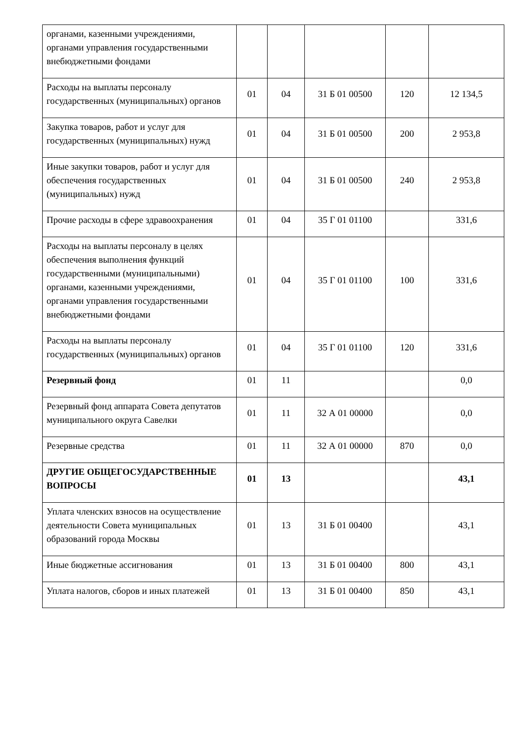| органами, казенными учреждениями, органами управления государственными внебюджетными фондами | | | | | |
| Расходы на выплаты персоналу государственных (муниципальных) органов | 01 | 04 | 31 Б 01 00500 | 120 | 12 134,5 |
| Закупка товаров, работ и услуг для государственных (муниципальных) нужд | 01 | 04 | 31 Б 01 00500 | 200 | 2 953,8 |
| Иные закупки товаров, работ и услуг для обеспечения государственных (муниципальных) нужд | 01 | 04 | 31 Б 01 00500 | 240 | 2 953,8 |
| Прочие расходы в сфере здравоохранения | 01 | 04 | 35 Г 01 01100 | | 331,6 |
| Расходы на выплаты персоналу в целях обеспечения выполнения функций государственными (муниципальными) органами, казенными учреждениями, органами управления государственными внебюджетными фондами | 01 | 04 | 35 Г 01 01100 | 100 | 331,6 |
| Расходы на выплаты персоналу государственных (муниципальных) органов | 01 | 04 | 35 Г 01 01100 | 120 | 331,6 |
| Резервный фонд | 01 | 11 | | | 0,0 |
| Резервный фонд аппарата Совета депутатов муниципального округа Савелки | 01 | 11 | 32 А 01 00000 | | 0,0 |
| Резервные средства | 01 | 11 | 32 А 01 00000 | 870 | 0,0 |
| ДРУГИЕ ОБЩЕГОСУДАРСТВЕННЫЕ ВОПРОСЫ | 01 | 13 | | | 43,1 |
| Уплата членских взносов на осуществление деятельности Совета муниципальных образований города Москвы | 01 | 13 | 31 Б 01 00400 | | 43,1 |
| Иные бюджетные ассигнования | 01 | 13 | 31 Б 01 00400 | 800 | 43,1 |
| Уплата налогов, сборов и иных платежей | 01 | 13 | 31 Б 01 00400 | 850 | 43,1 |